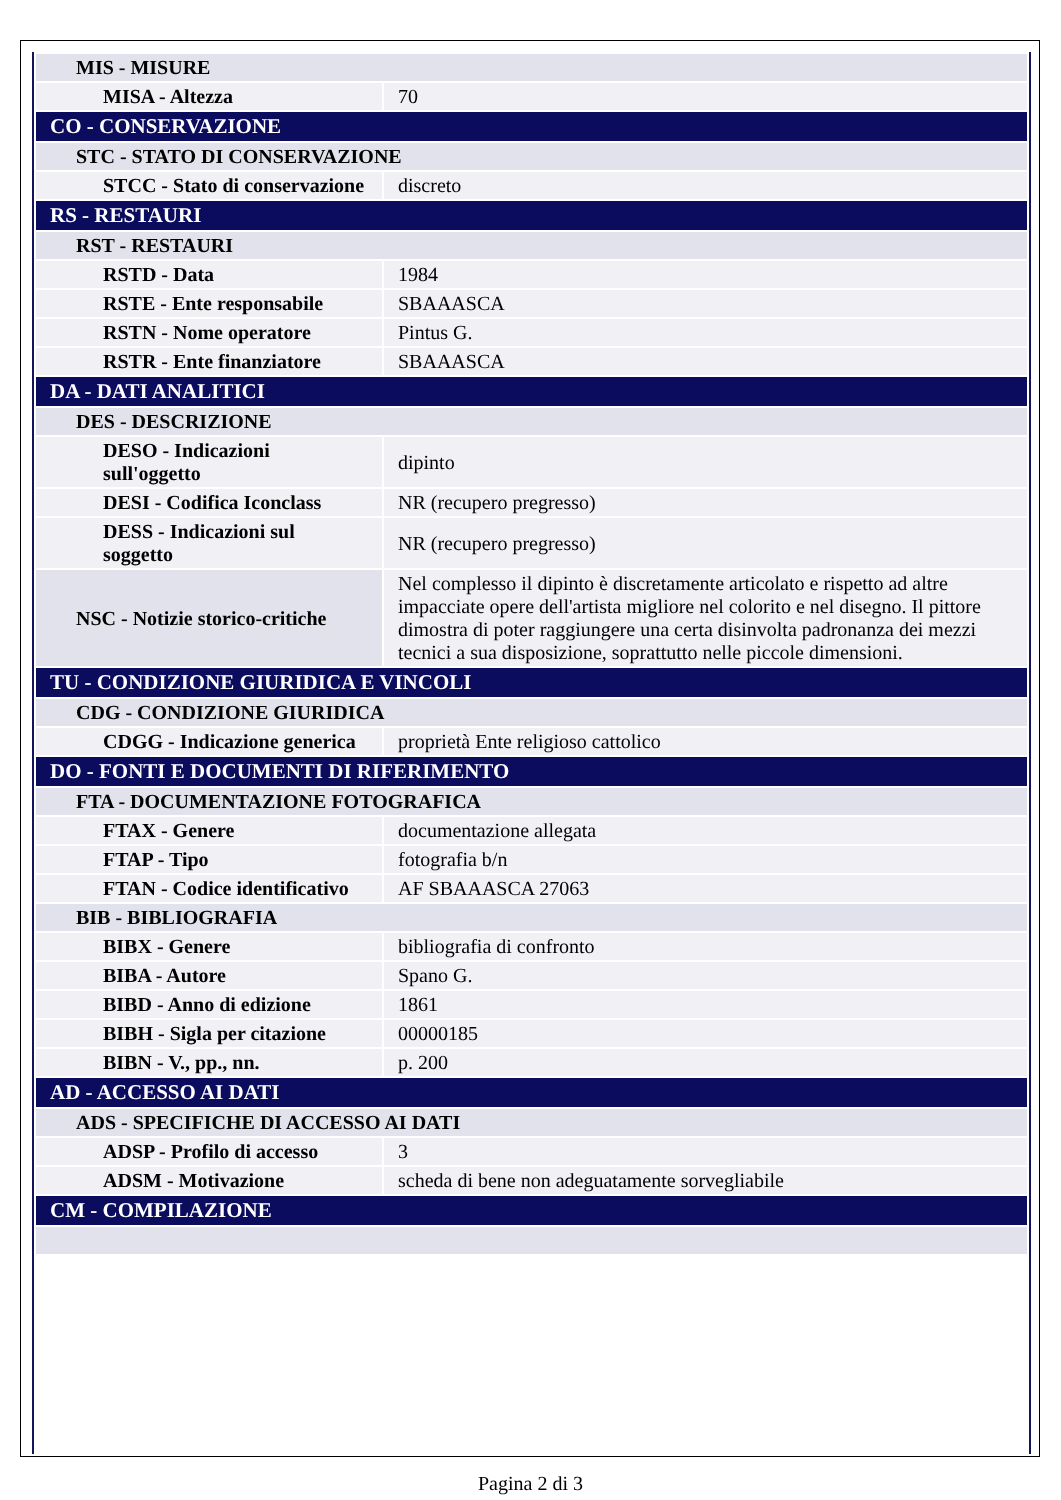| MIS - MISURE | |
| MISA - Altezza | 70 |
| CO - CONSERVAZIONE | |
| STC - STATO DI CONSERVAZIONE | |
| STCC - Stato di conservazione | discreto |
| RS - RESTAURI | |
| RST - RESTAURI | |
| RSTD - Data | 1984 |
| RSTE - Ente responsabile | SBAAASCA |
| RSTN - Nome operatore | Pintus G. |
| RSTR - Ente finanziatore | SBAAASCA |
| DA - DATI ANALITICI | |
| DES - DESCRIZIONE | |
| DESO - Indicazioni sull'oggetto | dipinto |
| DESI - Codifica Iconclass | NR (recupero pregresso) |
| DESS - Indicazioni sul soggetto | NR (recupero pregresso) |
| NSC - Notizie storico-critiche | Nel complesso il dipinto è discretamente articolato e rispetto ad altre impacciate opere dell'artista migliore nel colorito e nel disegno. Il pittore dimostra di poter raggiungere una certa disinvolta padronanza dei mezzi tecnici a sua disposizione, soprattutto nelle piccole dimensioni. |
| TU - CONDIZIONE GIURIDICA E VINCOLI | |
| CDG - CONDIZIONE GIURIDICA | |
| CDGG - Indicazione generica | proprietà Ente religioso cattolico |
| DO - FONTI E DOCUMENTI DI RIFERIMENTO | |
| FTA - DOCUMENTAZIONE FOTOGRAFICA | |
| FTAX - Genere | documentazione allegata |
| FTAP - Tipo | fotografia b/n |
| FTAN - Codice identificativo | AF SBAAASCA 27063 |
| BIB - BIBLIOGRAFIA | |
| BIBX - Genere | bibliografia di confronto |
| BIBA - Autore | Spano G. |
| BIBD - Anno di edizione | 1861 |
| BIBH - Sigla per citazione | 00000185 |
| BIBN - V., pp., nn. | p. 200 |
| AD - ACCESSO AI DATI | |
| ADS - SPECIFICHE DI ACCESSO AI DATI | |
| ADSP - Profilo di accesso | 3 |
| ADSM - Motivazione | scheda di bene non adeguatamente sorvegliabile |
| CM - COMPILAZIONE | |
Pagina 2 di 3